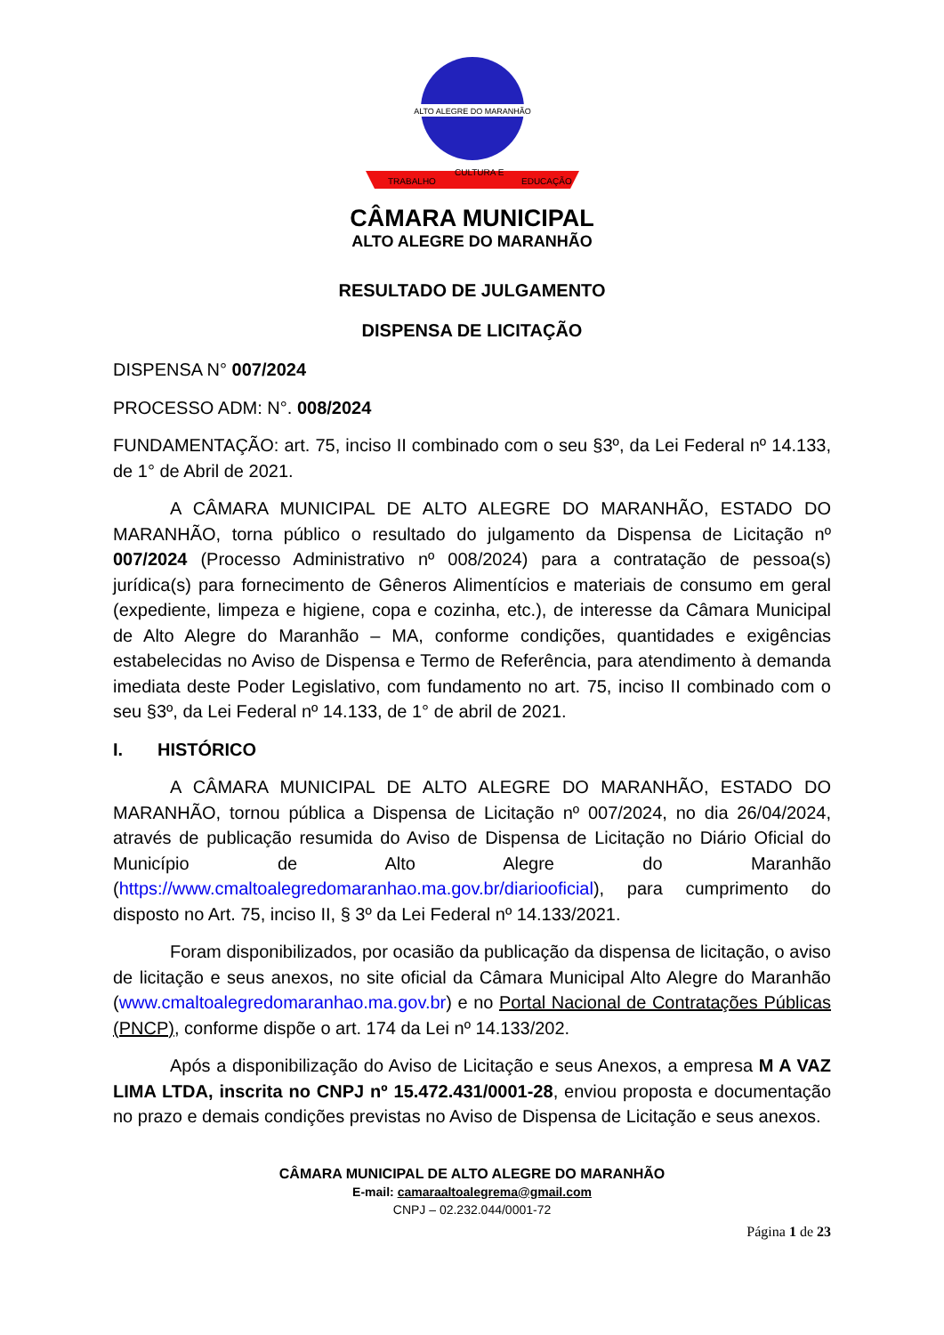ALTO ALEGRE DO MARANHÃO
TRABALHO
CULTURA E
EDUCAÇÃO
CÂMARA MUNICIPAL
ALTO ALEGRE DO MARANHÃO
RESULTADO DE JULGAMENTO
DISPENSA DE LICITAÇÃO
DISPENSA N° 007/2024
PROCESSO ADM: N°. 008/2024
FUNDAMENTAÇÃO: art. 75, inciso II combinado com o seu §3º, da Lei Federal nº 14.133, de 1° de Abril de 2021.
A CÂMARA MUNICIPAL DE ALTO ALEGRE DO MARANHÃO, ESTADO DO MARANHÃO, torna público o resultado do julgamento da Dispensa de Licitação nº 007/2024 (Processo Administrativo nº 008/2024) para a contratação de pessoa(s) jurídica(s) para fornecimento de Gêneros Alimentícios e materiais de consumo em geral (expediente, limpeza e higiene, copa e cozinha, etc.), de interesse da Câmara Municipal de Alto Alegre do Maranhão – MA, conforme condições, quantidades e exigências estabelecidas no Aviso de Dispensa e Termo de Referência, para atendimento à demanda imediata deste Poder Legislativo, com fundamento no art. 75, inciso II combinado com o seu §3º, da Lei Federal nº 14.133, de 1° de abril de 2021.
I. HISTÓRICO
A CÂMARA MUNICIPAL DE ALTO ALEGRE DO MARANHÃO, ESTADO DO MARANHÃO, tornou pública a Dispensa de Licitação nº 007/2024, no dia 26/04/2024, através de publicação resumida do Aviso de Dispensa de Licitação no Diário Oficial do Município de Alto Alegre do Maranhão (https://www.cmaltoalegredomaranhao.ma.gov.br/diariooficial), para cumprimento do disposto no Art. 75, inciso II, § 3º da Lei Federal nº 14.133/2021.
Foram disponibilizados, por ocasião da publicação da dispensa de licitação, o aviso de licitação e seus anexos, no site oficial da Câmara Municipal Alto Alegre do Maranhão (www.cmaltoalegredomaranhao.ma.gov.br) e no Portal Nacional de Contratações Públicas (PNCP), conforme dispõe o art. 174 da Lei nº 14.133/202.
Após a disponibilização do Aviso de Licitação e seus Anexos, a empresa M A VAZ LIMA LTDA, inscrita no CNPJ nº 15.472.431/0001-28, enviou proposta e documentação no prazo e demais condições previstas no Aviso de Dispensa de Licitação e seus anexos.
CÂMARA MUNICIPAL DE ALTO ALEGRE DO MARANHÃO
E-mail: camaraaltoalegrema@gmail.com
CNPJ – 02.232.044/0001-72
Página 1 de 23